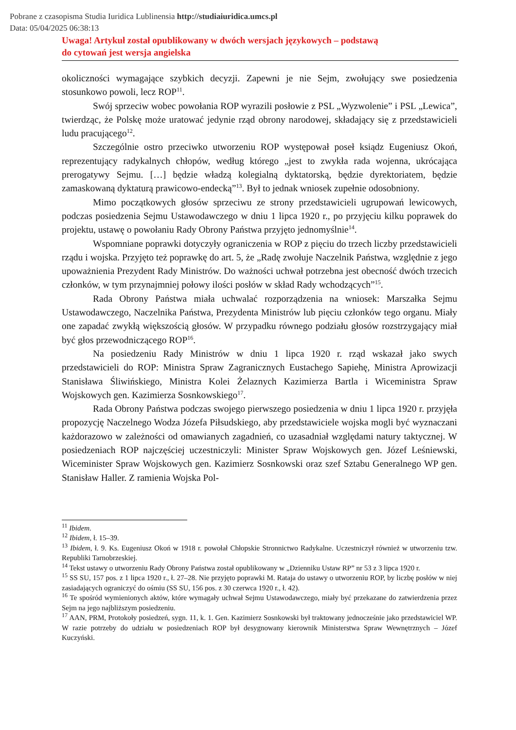Pobrane z czasopisma Studia Iuridica Lublinensia http://studiaiuridica.umcs.pl
Data: 05/04/2025 06:38:13
Uwaga! Artykuł został opublikowany w dwóch wersjach językowych – podstawą
do cytowań jest wersja angielska
okoliczności wymagające szybkich decyzji. Zapewni je nie Sejm, zwołujący swe posiedzenia stosunkowo powoli, lecz ROP<sup>11</sup>.
Swój sprzeciw wobec powołania ROP wyrazili posłowie z PSL „Wyzwolenie” i PSL „Lewica”, twierdząc, że Polskę może uratować jedynie rząd obrony narodowej, składający się z przedstawicieli ludu pracującego<sup>12</sup>.
Szczególnie ostro przeciwko utworzeniu ROP występował poseł ksiądz Eugeniusz Okoń, reprezentujący radykalnych chłopów, według którego „jest to zwykła rada wojenna, ukrócająca prerogatywy Sejmu. […] będzie władzą kolegialną dyktatorską, będzie dyrektoria­tem, będzie zamaskowaną dyktaturą prawicowo-endecką”<sup>13</sup>. Był to jednak wniosek zupełnie odosobniony.
Mimo początkowych głosów sprzeciwu ze strony przedstawicieli ugrupowań lewico­wych, podczas posiedzenia Sejmu Ustawodawczego w dniu 1 lipca 1920 r., po przyjęciu kilku poprawek do projektu, ustawę o powołaniu Rady Obrony Państwa przyjęto jednomyślnie<sup>14</sup>.
Wspomniane poprawki dotyczyły ograniczenia w ROP z pięciu do trzech liczby przedstawicieli rządu i wojska. Przyjęto też poprawkę do art. 5, że „Radę zwołuje Naczelnik Państwa, względnie z jego upoważnienia Prezydent Rady Ministrów. Do ważności uchwał potrzebna jest obecność dwóch trzecich członków, w tym przynajmniej połowy ilości posłów w skład Rady wchodzących”<sup>15</sup>.
Rada Obrony Państwa miała uchwalać rozporządzenia na wniosek: Marszałka Sejmu Ustawodawczego, Naczelnika Państwa, Prezydenta Ministrów lub pięciu członków tego or­ganu. Miały one zapadać zwykłą większością głosów. W przypadku równego podziału gło­sów rozstrzygający miał być głos przewodniczącego ROP<sup>16</sup>.
Na posiedzeniu Rady Ministrów w dniu 1 lipca 1920 r. rząd wskazał jako swych przedstawicieli do ROP: Ministra Spraw Zagranicznych Eustachego Sapiehę, Ministra Apro­wizacji Stanisława Śliwińskiego, Ministra Kolei Żelaznych Kazimierza Bartla i Wiceministra Spraw Wojskowych gen. Kazimierza Sosnkowskiego<sup>17</sup>.
Rada Obrony Państwa podczas swojego pierwszego posiedzenia w dniu 1 lipca 1920 r. przyjęła propozycję Naczelnego Wodza Józefa Piłsudskiego, aby przedstawiciele wojska mo­gli być wyznaczani każdorazowo w zależności od omawianych zagadnień, co uzasadniał względami natury taktycznej. W posiedzeniach ROP najczęściej uczestniczyli: Minister Spraw Wojskowych gen. Józef Leśniewski, Wiceminister Spraw Wojskowych gen. Kazimierz Sosnkowski oraz szef Sztabu Generalnego WP gen. Stanisław Haller. Z ramienia Wojska Pol-
<sup>11</sup> Ibidem.
<sup>12</sup> Ibidem, ł. 15–39.
<sup>13</sup> Ibidem, ł. 9. Ks. Eugeniusz Okoń w 1918 r. powołał Chłopskie Stronnictwo Radykalne. Uczestniczył również w utworzeniu tzw. Republiki Tarnobrzeskiej.
<sup>14</sup> Tekst ustawy o utworzeniu Rady Obrony Państwa został opublikowany w „Dzienniku Ustaw RP” nr 53 z 3 lipca 1920 r.
<sup>15</sup> SS SU, 157 pos. z 1 lipca 1920 r., ł. 27–28. Nie przyjęto poprawki M. Rataja do ustawy o utworzeniu ROP, by liczbę posłów w niej zasiadających ograniczyć do ośmiu (SS SU, 156 pos. z 30 czerwca 1920 r., ł. 42).
<sup>16</sup> Te spośród wymienionych aktów, które wymagały uchwał Sejmu Ustawodawczego, miały być przekazane do zatwierdzenia przez Sejm na jego najbliższym posiedzeniu.
<sup>17</sup> AAN, PRM, Protokoły posiedzeń, sygn. 11, k. 1. Gen. Kazimierz Sosnkowski był traktowany jednocześnie jako przedstawiciel WP. W razie potrzeby do udziału w posiedzeniach ROP był desygnowany kierownik Mini­sterstwa Spraw Wewnętrznych – Józef Kuczyński.